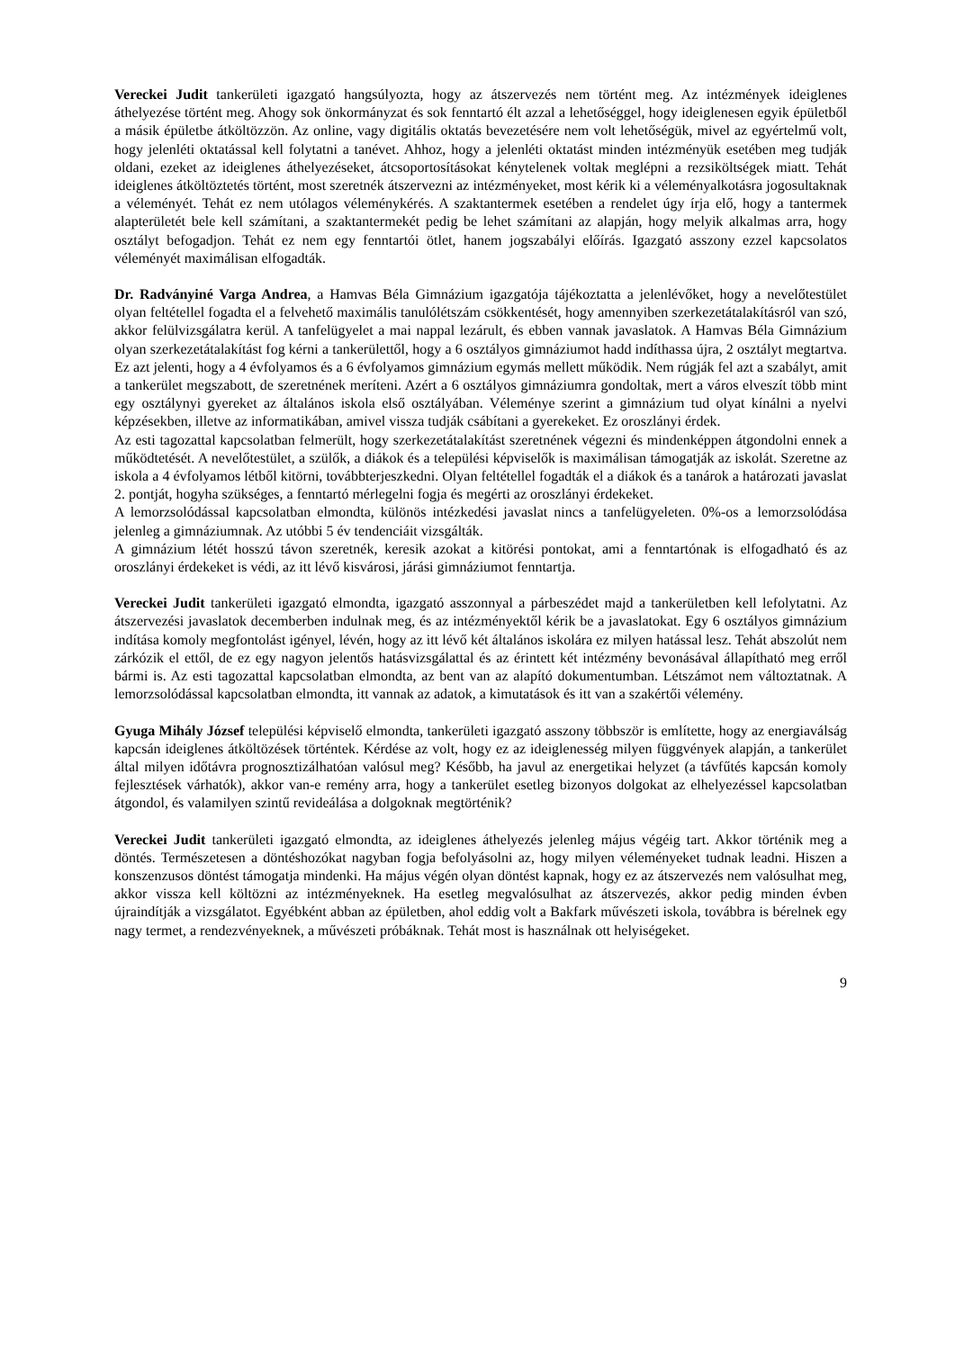Vereckei Judit tankerületi igazgató hangsúlyozta, hogy az átszervezés nem történt meg. Az intézmények ideiglenes áthelyezése történt meg. Ahogy sok önkormányzat és sok fenntartó élt azzal a lehetőséggel, hogy ideiglenesen egyik épületből a másik épületbe átköltözzön. Az online, vagy digitális oktatás bevezetésére nem volt lehetőségük, mivel az egyértelmű volt, hogy jelenléti oktatással kell folytatni a tanévet. Ahhoz, hogy a jelenléti oktatást minden intézményük esetében meg tudják oldani, ezeket az ideiglenes áthelyezéseket, átcsoportosításokat kénytelenek voltak meglépni a rezsiköltségek miatt. Tehát ideiglenes átköltöztetés történt, most szeretnék átszervezni az intézményeket, most kérik ki a véleményalkotásra jogosultaknak a véleményét. Tehát ez nem utólagos véleménykérés. A szaktantermek esetében a rendelet úgy írja elő, hogy a tantermek alapterületét bele kell számítani, a szaktantermekét pedig be lehet számítani az alapján, hogy melyik alkalmas arra, hogy osztályt befogadjon. Tehát ez nem egy fenntartói ötlet, hanem jogszabályi előírás. Igazgató asszony ezzel kapcsolatos véleményét maximálisan elfogadták.
Dr. Radványiné Varga Andrea, a Hamvas Béla Gimnázium igazgatója tájékoztatta a jelenlévőket, hogy a nevelőtestület olyan feltétellel fogadta el a felvehető maximális tanulólétszám csökkentését, hogy amennyiben szerkezetátalakításról van szó, akkor felülvizsgálatra kerül. A tanfelügyelet a mai nappal lezárult, és ebben vannak javaslatok. A Hamvas Béla Gimnázium olyan szerkezetátalakítást fog kérni a tankerülettől, hogy a 6 osztályos gimnáziumot hadd indíthassa újra, 2 osztályt megtartva. Ez azt jelenti, hogy a 4 évfolyamos és a 6 évfolyamos gimnázium egymás mellett működik. Nem rúgják fel azt a szabályt, amit a tankerület megszabott, de szeretnének meríteni. Azért a 6 osztályos gimnáziumra gondoltak, mert a város elveszít több mint egy osztálynyi gyereket az általános iskola első osztályában. Véleménye szerint a gimnázium tud olyat kínálni a nyelvi képzésekben, illetve az informatikában, amivel vissza tudják csábítani a gyerekeket. Ez oroszlányi érdek.
Az esti tagozattal kapcsolatban felmerült, hogy szerkezetátalakítást szeretnének végezni és mindenképpen átgondolni ennek a működtetését. A nevelőtestület, a szülők, a diákok és a települési képviselők is maximálisan támogatják az iskolát. Szeretne az iskola a 4 évfolyamos létből kitörni, továbbterjeszkedni. Olyan feltétellel fogadták el a diákok és a tanárok a határozati javaslat 2. pontját, hogyha szükséges, a fenntartó mérlegelni fogja és megérti az oroszlányi érdekeket.
A lemorzsolódással kapcsolatban elmondta, különös intézkedési javaslat nincs a tanfelügyeleten. 0%-os a lemorzsolódása jelenleg a gimnáziumnak. Az utóbbi 5 év tendenciáit vizsgálták.
A gimnázium létét hosszú távon szeretnék, keresik azokat a kitörési pontokat, ami a fenntartónak is elfogadható és az oroszlányi érdekeket is védi, az itt lévő kisvárosi, járási gimnáziumot fenntartja.
Vereckei Judit tankerületi igazgató elmondta, igazgató asszonnyal a párbeszédet majd a tankerületben kell lefolytatni. Az átszervezési javaslatok decemberben indulnak meg, és az intézményektől kérik be a javaslatokat. Egy 6 osztályos gimnázium indítása komoly megfontolást igényel, lévén, hogy az itt lévő két általános iskolára ez milyen hatással lesz. Tehát abszolút nem zárkózik el ettől, de ez egy nagyon jelentős hatásvizsgálattal és az érintett két intézmény bevonásával állapítható meg erről bármi is. Az esti tagozattal kapcsolatban elmondta, az bent van az alapító dokumentumban. Létszámot nem változtatnak. A lemorzsolódással kapcsolatban elmondta, itt vannak az adatok, a kimutatások és itt van a szakértői vélemény.
Gyuga Mihály József települési képviselő elmondta, tankerületi igazgató asszony többször is említette, hogy az energiaválság kapcsán ideiglenes átköltözések történtek. Kérdése az volt, hogy ez az ideiglenesség milyen függvények alapján, a tankerület által milyen időtávra prognosztizálhatóan valósul meg? Később, ha javul az energetikai helyzet (a távfűtés kapcsán komoly fejlesztések várhatók), akkor van-e remény arra, hogy a tankerület esetleg bizonyos dolgokat az elhelyezéssel kapcsolatban átgondol, és valamilyen szintű revideálása a dolgoknak megtörténik?
Vereckei Judit tankerületi igazgató elmondta, az ideiglenes áthelyezés jelenleg május végéig tart. Akkor történik meg a döntés. Természetesen a döntéshozókat nagyban fogja befolyásolni az, hogy milyen véleményeket tudnak leadni. Hiszen a konszenzusos döntést támogatja mindenki. Ha május végén olyan döntést kapnak, hogy ez az átszervezés nem valósulhat meg, akkor vissza kell költözni az intézményeknek. Ha esetleg megvalósulhat az átszervezés, akkor pedig minden évben újraindítják a vizsgálatot. Egyébként abban az épületben, ahol eddig volt a Bakfark művészeti iskola, továbbra is bérelnek egy nagy termet, a rendezvényeknek, a művészeti próbáknak. Tehát most is használnak ott helyiségeket.
9